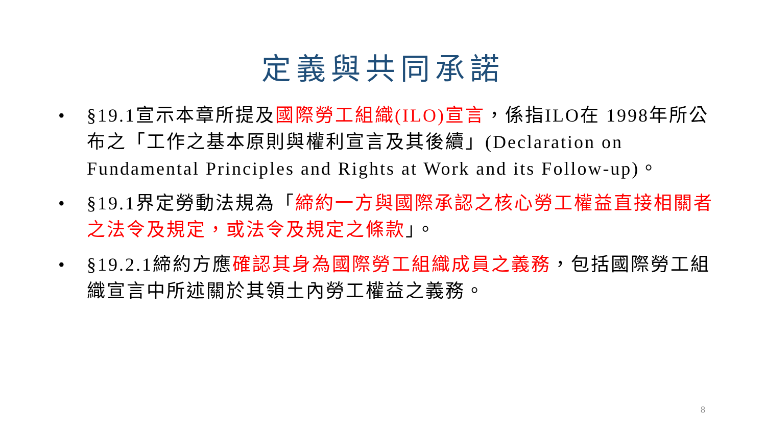定義與共同承諾
• §19.1宣示本章所提及國際勞工組織(ILO)宣言，係指ILO在 1998年所公布之「工作之基本原則與權利宣言及其後續」(Declaration on Fundamental Principles and Rights at Work and its Follow-up)。
• §19.1界定勞動法規為「締約一方與國際承認之核心勞工權益直接相關者之法令及規定，或法令及規定之條款」。
• §19.2.1締約方應確認其身為國際勞工組織成員之義務，包括國際勞工組織宣言中所述關於其領土內勞工權益之義務。
8